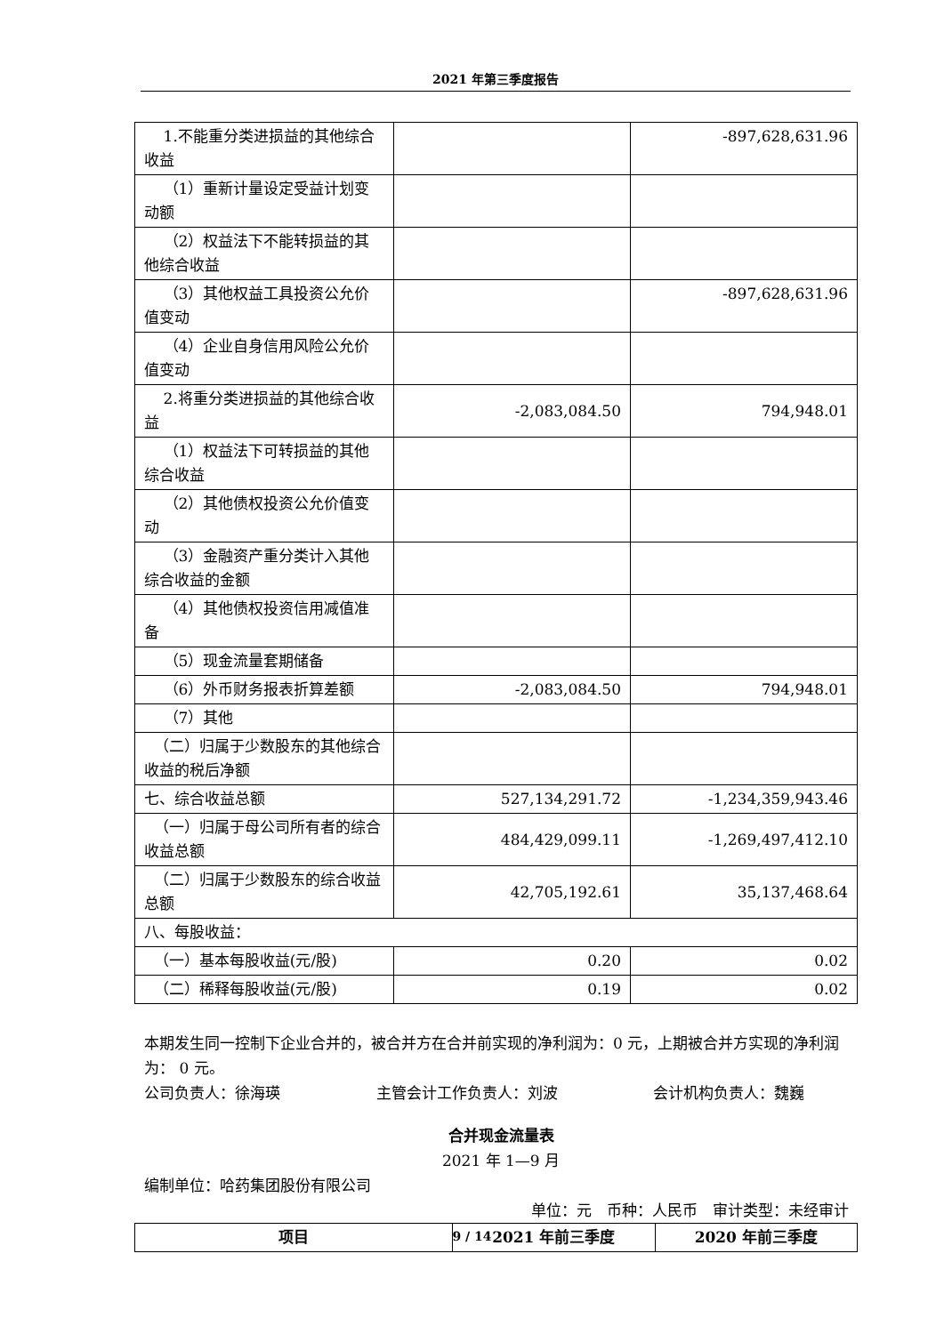2021 年第三季度报告
| 1.不能重分类进损益的其他综合收益 | | -897,628,631.96 |
| （1）重新计量设定受益计划变动额 | | |
| （2）权益法下不能转损益的其他综合收益 | | |
| （3）其他权益工具投资公允价值变动 | | -897,628,631.96 |
| （4）企业自身信用风险公允价值变动 | | |
| 2.将重分类进损益的其他综合收益 | -2,083,084.50 | 794,948.01 |
| （1）权益法下可转损益的其他综合收益 | | |
| （2）其他债权投资公允价值变动 | | |
| （3）金融资产重分类计入其他综合收益的金额 | | |
| （4）其他债权投资信用减值准备 | | |
| （5）现金流量套期储备 | | |
| （6）外币财务报表折算差额 | -2,083,084.50 | 794,948.01 |
| （7）其他 | | |
| （二）归属于少数股东的其他综合收益的税后净额 | | |
| 七、综合收益总额 | 527,134,291.72 | -1,234,359,943.46 |
| （一）归属于母公司所有者的综合收益总额 | 484,429,099.11 | -1,269,497,412.10 |
| （二）归属于少数股东的综合收益总额 | 42,705,192.61 | 35,137,468.64 |
| 八、每股收益： | | |
| （一）基本每股收益(元/股) | 0.20 | 0.02 |
| （二）稀释每股收益(元/股) | 0.19 | 0.02 |
本期发生同一控制下企业合并的，被合并方在合并前实现的净利润为：0 元，上期被合并方实现的净利润为： 0 元。
公司负责人：徐海瑛 主管会计工作负责人：刘波 会计机构负责人：魏巍
合并现金流量表
2021 年 1—9 月
编制单位：哈药集团股份有限公司
单位：元　币种：人民币　审计类型：未经审计
| 项目 | 2021 年前三季度 | 2020 年前三季度 |
| --- | --- | --- |
9 / 14